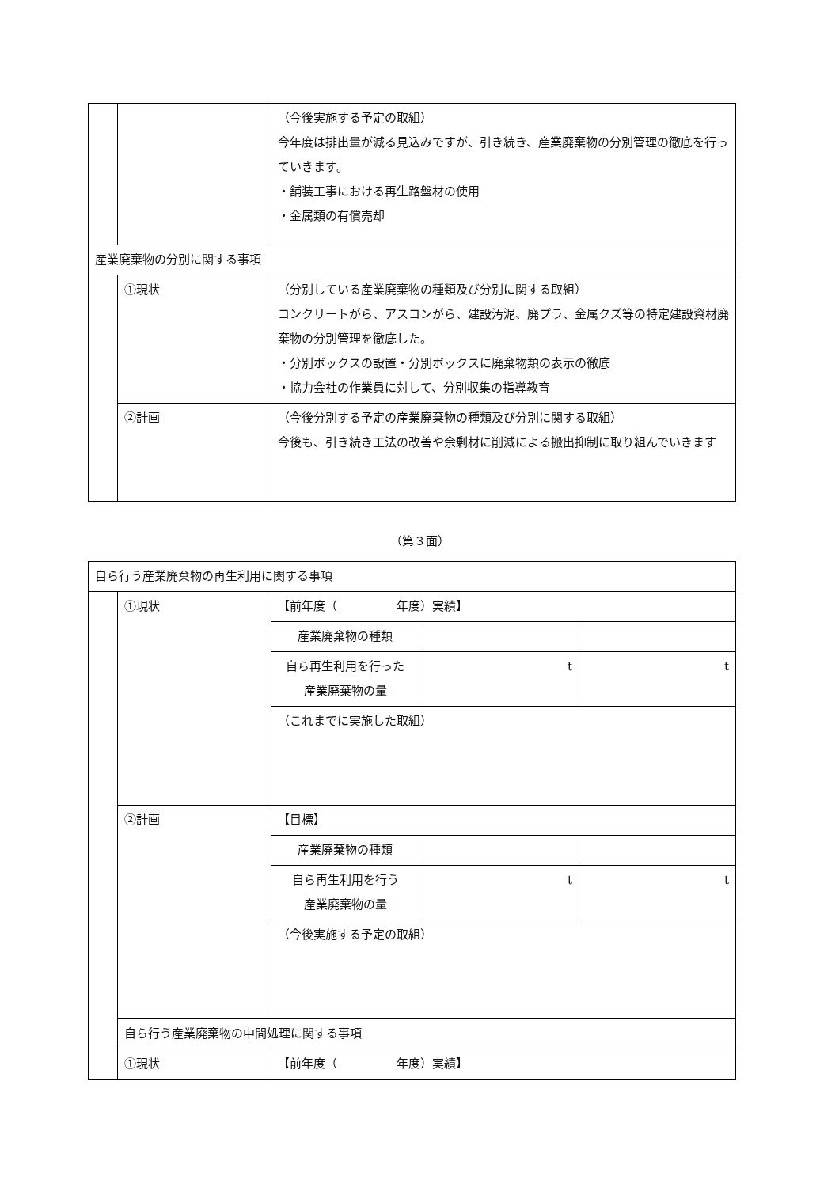| | | （今後実施する予定の取組） 今年度は排出量が減る見込みですが、引き続き、産業廃棄物の分別管理の徹底を行っていきます。 ・舗装工事における再生路盤材の使用 ・金属類の有償売却 |
| 産業廃棄物の分別に関する事項 | | |
| | ①現状 | （分別している産業廃棄物の種類及び分別に関する取組） コンクリートがら、アスコンがら、建設汚泥、廃プラ、金属クズ等の特定建設資材廃棄物の分別管理を徹底した。 ・分別ボックスの設置・分別ボックスに廃棄物類の表示の徹底 ・協力会社の作業員に対して、分別収集の指導教育 |
| | ②計画 | （今後分別する予定の産業廃棄物の種類及び分別に関する取組） 今後も、引き続き工法の改善や余剰材に削減による搬出抑制に取り組んでいきます |
（第３面）
| 自ら行う産業廃棄物の再生利用に関する事項 | | | | |
| | ①現状 | 【前年度（ 年度）実績】 | | |
| | | 産業廃棄物の種類 | | |
| | | 自ら再生利用を行った 産業廃棄物の量 | t | t |
| | | （これまでに実施した取組） | | |
| | ②計画 | 【目標】 | | |
| | | 産業廃棄物の種類 | | |
| | | 自ら再生利用を行う 産業廃棄物の量 | t | t |
| | | （今後実施する予定の取組） | | |
| | 自ら行う産業廃棄物の中間処理に関する事項 | | | |
| | ①現状 | 【前年度（ 年度）実績】 | | |